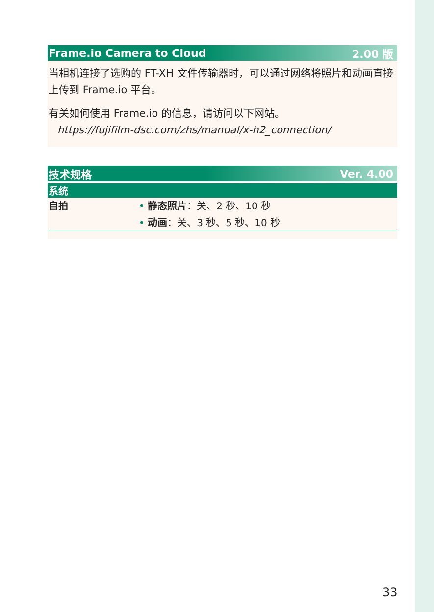Frame.io Camera to Cloud 2.00 版
当相机连接了选购的 FT-XH 文件传输器时，可以通过网络将照片和动画直接上传到 Frame.io 平台。
有关如何使用 Frame.io 的信息，请访问以下网站。
https://fujifilm-dsc.com/zhs/manual/x-h2_connection/
技术规格 Ver. 4.00
系统
| 自拍 | • 静态照片 ：关、2 秒、10 秒 • 动画 ：关、3 秒、5 秒、10 秒 |
33